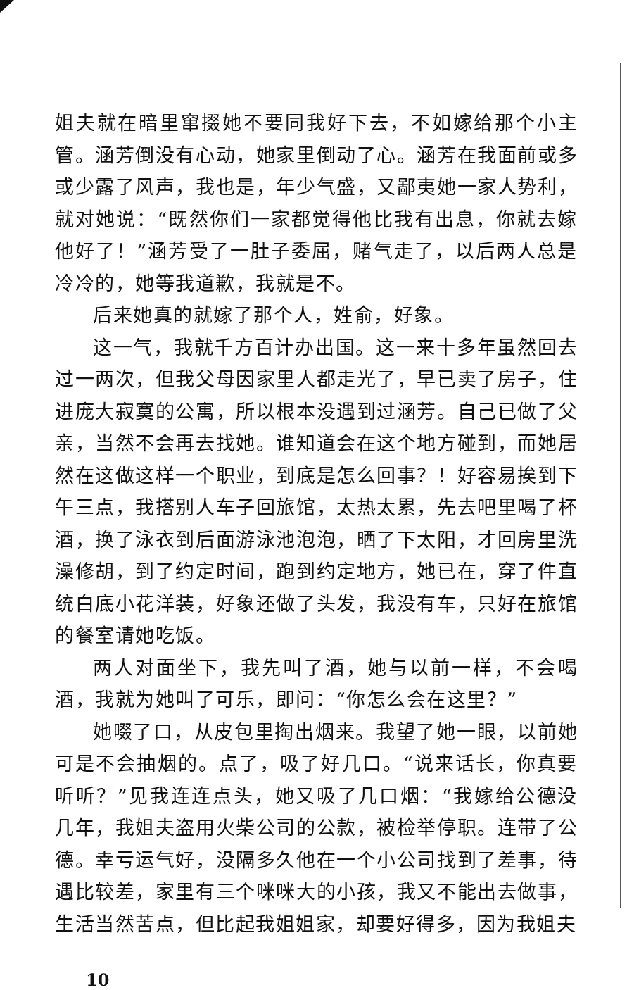姐夫就在暗里窜掇她不要同我好下去，不如嫁给那个小主管。涵芳倒没有心动，她家里倒动了心。涵芳在我面前或多或少露了风声，我也是，年少气盛，又鄙夷她一家人势利，就对她说：“既然你们一家都觉得他比我有出息，你就去嫁他好了！”涵芳受了一肚子委屈，赌气走了，以后两人总是冷冷的，她等我道歉，我就是不。
后来她真的就嫁了那个人，姓俞，好象。
这一气，我就千方百计办出国。这一来十多年虽然回去过一两次，但我父母因家里人都走光了，早已卖了房子，住进庞大寂寞的公寓，所以根本没遇到过涵芳。自己已做了父亲，当然不会再去找她。谁知道会在这个地方碰到，而她居然在这做这样一个职业，到底是怎么回事？！好容易挨到下午三点，我搭别人车子回旅馆，太热太累，先去吧里喝了杯酒，换了泳衣到后面游泳池泡泡，晒了下太阳，才回房里洗澡修胡，到了约定时间，跑到约定地方，她已在，穿了件直统白底小花洋装，好象还做了头发，我没有车，只好在旅馆的餐室请她吃饭。
两人对面坐下，我先叫了酒，她与以前一样，不会喝酒，我就为她叫了可乐，即问：“你怎么会在这里？”
她啜了口，从皮包里掏出烟来。我望了她一眼，以前她可是不会抽烟的。点了，吸了好几口。“说来话长，你真要听听？”见我连连点头，她又吸了几口烟：“我嫁给公德没几年，我姐夫盗用火柴公司的公款，被检举停职。连带了公德。幸亏运气好，没隔多久他在一个小公司找到了差事，待遇比较差，家里有三个咪咪大的小孩，我又不能出去做事，生活当然苦点，但比起我姐姐家，却要好得多，因为我姐夫
10